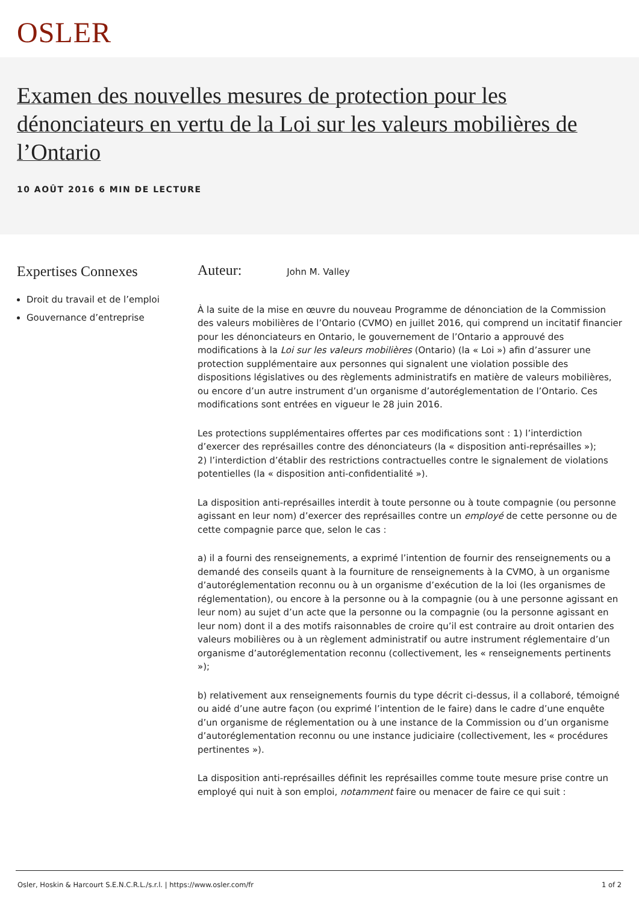OSLER
Examen des nouvelles mesures de protection pour les dénonciateurs en vertu de la Loi sur les valeurs mobilières de l’Ontario
10 AOÛT 2016 6 MIN DE LECTURE
Expertises Connexes
Droit du travail et de l’emploi
Gouvernance d’entreprise
Auteur: John M. Valley
À la suite de la mise en œuvre du nouveau Programme de dénonciation de la Commission des valeurs mobilières de l’Ontario (CVMO) en juillet 2016, qui comprend un incitatif financier pour les dénonciateurs en Ontario, le gouvernement de l’Ontario a approuvé des modifications à la Loi sur les valeurs mobilières (Ontario) (la « Loi ») afin d’assurer une protection supplémentaire aux personnes qui signalent une violation possible des dispositions législatives ou des règlements administratifs en matière de valeurs mobilières, ou encore d’un autre instrument d’un organisme d’autoréglementation de l’Ontario. Ces modifications sont entrées en vigueur le 28 juin 2016.
Les protections supplémentaires offertes par ces modifications sont : 1) l’interdiction d’exercer des représailles contre des dénonciateurs (la « disposition anti-représailles »);
2) l’interdiction d’établir des restrictions contractuelles contre le signalement de violations potentielles (la « disposition anti-confidentialité »).
La disposition anti-représailles interdit à toute personne ou à toute compagnie (ou personne agissant en leur nom) d’exercer des représailles contre un employé de cette personne ou de cette compagnie parce que, selon le cas :
a) il a fourni des renseignements, a exprimé l’intention de fournir des renseignements ou a demandé des conseils quant à la fourniture de renseignements à la CVMO, à un organisme d’autoréglementation reconnu ou à un organisme d’exécution de la loi (les organismes de réglementation), ou encore à la personne ou à la compagnie (ou à une personne agissant en leur nom) au sujet d’un acte que la personne ou la compagnie (ou la personne agissant en leur nom) dont il a des motifs raisonnables de croire qu’il est contraire au droit ontarien des valeurs mobilières ou à un règlement administratif ou autre instrument réglementaire d’un organisme d’autoréglementation reconnu (collectivement, les « renseignements pertinents »);
b) relativement aux renseignements fournis du type décrit ci-dessus, il a collaboré, témoigné ou aidé d’une autre façon (ou exprimé l’intention de le faire) dans le cadre d’une enquête d’un organisme de réglementation ou à une instance de la Commission ou d’un organisme d’autoréglementation reconnu ou une instance judiciaire (collectivement, les « procédures pertinentes »).
La disposition anti-représailles définit les représailles comme toute mesure prise contre un employé qui nuit à son emploi, notamment faire ou menacer de faire ce qui suit :
Osler, Hoskin & Harcourt S.E.N.C.R.L./s.r.l. | https://www.osler.com/fr 1 of 2